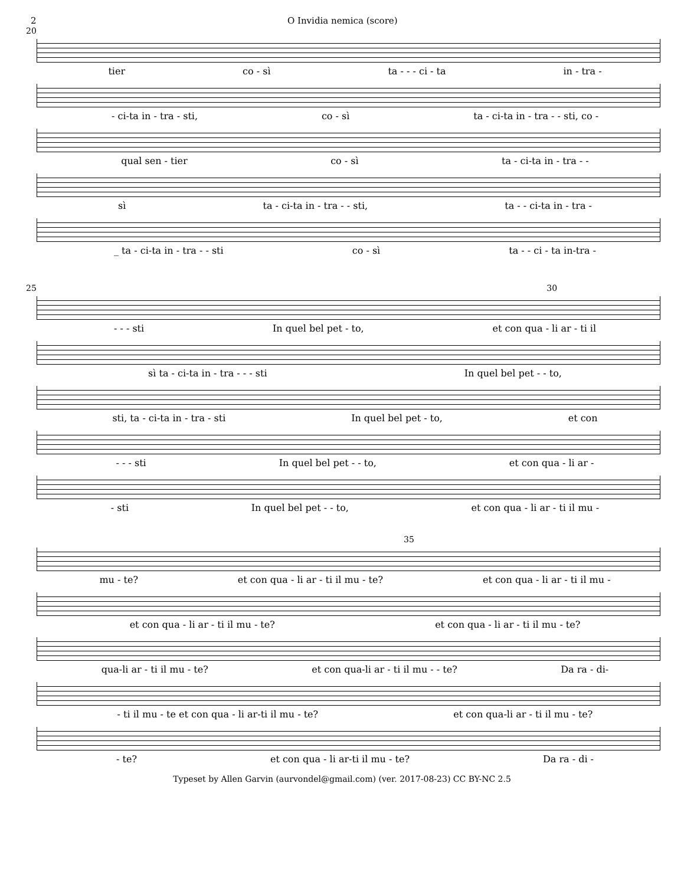2 O Invidia nemica (score)
20
tier co - sì ta - - - ci - ta in - tra -
- ci-ta in - tra - sti, co - sì ta - ci-ta in - tra - - sti, co -
qual sen - tier co - sì ta - ci-ta in - tra - -
sì ta - ci-ta in - tra - - sti, ta - - ci-ta in - tra -
_ ta - ci-ta in - tra - - sti co - sì ta - - ci - ta in-tra -
25 30
- - - sti In quel bel pet - to, et con qua - li ar - ti il
sì ta - ci-ta in - tra - - - sti In quel bel pet - - to,
sti, ta - ci-ta in - tra - sti In quel bel pet - to, et con
- - - sti In quel bel pet - - to, et con qua - li ar -
- sti In quel bel pet - - to, et con qua - li ar - ti il mu -
35
mu - te? et con qua - li ar - ti il mu - te? et con qua - li ar - ti il mu -
et con qua - li ar - ti il mu - te? et con qua - li ar - ti il mu - te?
qua-li ar - ti il mu - te? et con qua-li ar - ti il mu - - te? Da ra - di-
- ti il mu - te et con qua - li ar-ti il mu - te? et con qua-li ar - ti il mu - te?
- te? et con qua - li ar-ti il mu - te? Da ra - di -
Typeset by Allen Garvin (aurvondel@gmail.com) (ver. 2017-08-23) CC BY-NC 2.5